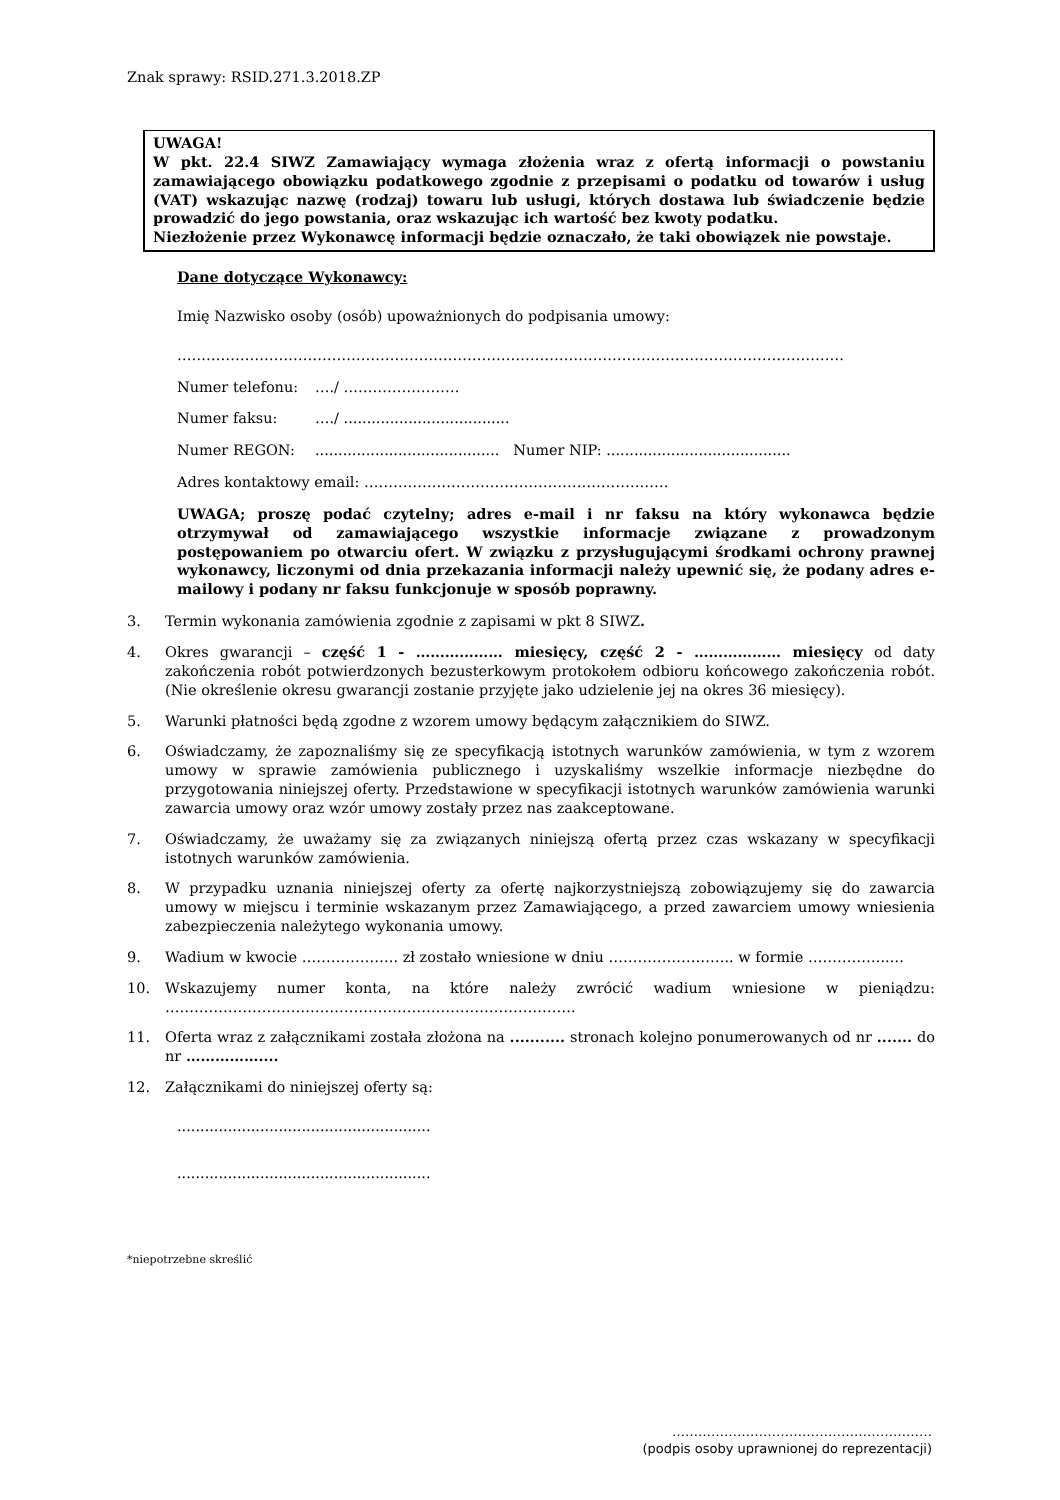Znak sprawy: RSID.271.3.2018.ZP
UWAGA!
W pkt. 22.4 SIWZ Zamawiający wymaga złożenia wraz z ofertą informacji o powstaniu zamawiającego obowiązku podatkowego zgodnie z przepisami o podatku od towarów i usług (VAT) wskazując nazwę (rodzaj) towaru lub usługi, których dostawa lub świadczenie będzie prowadzić do jego powstania, oraz wskazując ich wartość bez kwoty podatku.
Niezłożenie przez Wykonawcę informacji będzie oznaczało, że taki obowiązek nie powstaje.
Dane dotyczące Wykonawcy:
Imię Nazwisko osoby (osób) upoważnionych do podpisania umowy:
…………………………………………………………………………………………………………………………
Numer telefonu: …./ ……………………
Numer faksu: …./ ....................................
Numer REGON:........................................ Numer NIP: ........................................
Adres kontaktowy email: ………………………………………………………
UWAGA; proszę podać czytelny; adres e-mail i nr faksu na który wykonawca będzie otrzymywał od zamawiającego wszystkie informacje związane z prowadzonym postępowaniem po otwarciu ofert. W związku z przysługującymi środkami ochrony prawnej wykonawcy, liczonymi od dnia przekazania informacji należy upewnić się, że podany adres e-mailowy i podany nr faksu funkcjonuje w sposób poprawny.
3. Termin wykonania zamówienia zgodnie z zapisami w pkt 8 SIWZ.
4. Okres gwarancji – część 1 - ……………… miesięcy, część 2 - ……………… miesięcy od daty zakończenia robót potwierdzonych bezusterkowym protokołem odbioru końcowego zakończenia robót. (Nie określenie okresu gwarancji zostanie przyjęte jako udzielenie jej na okres 36 miesięcy).
5. Warunki płatności będą zgodne z wzorem umowy będącym załącznikiem do SIWZ.
6. Oświadczamy, że zapoznaliśmy się ze specyfikacją istotnych warunków zamówienia, w tym z wzorem umowy w sprawie zamówienia publicznego i uzyskaliśmy wszelkie informacje niezbędne do przygotowania niniejszej oferty. Przedstawione w specyfikacji istotnych warunków zamówienia warunki zawarcia umowy oraz wzór umowy zostały przez nas zaakceptowane.
7. Oświadczamy, że uważamy się za związanych niniejszą ofertą przez czas wskazany w specyfikacji istotnych warunków zamówienia.
8. W przypadku uznania niniejszej oferty za ofertę najkorzystniejszą zobowiązujemy się do zawarcia umowy w miejscu i terminie wskazanym przez Zamawiającego, a przed zawarciem umowy wniesienia zabezpieczenia należytego wykonania umowy.
9. Wadium w kwocie ……………….. zł zostało wniesione w dniu …………………….. w formie ……………..…
10. Wskazujemy numer konta, na które należy zwrócić wadium wniesione w pieniądzu: ………………………………………………………………………….
11. Oferta wraz z załącznikami została złożona na ........... stronach kolejno ponumerowanych od nr ....... do nr ……………....
12. Załącznikami do niniejszej oferty są:
.......................................................
.......................................................
*niepotrzebne skreślić
……………………………………………………
(podpis osoby uprawnionej do reprezentacji)